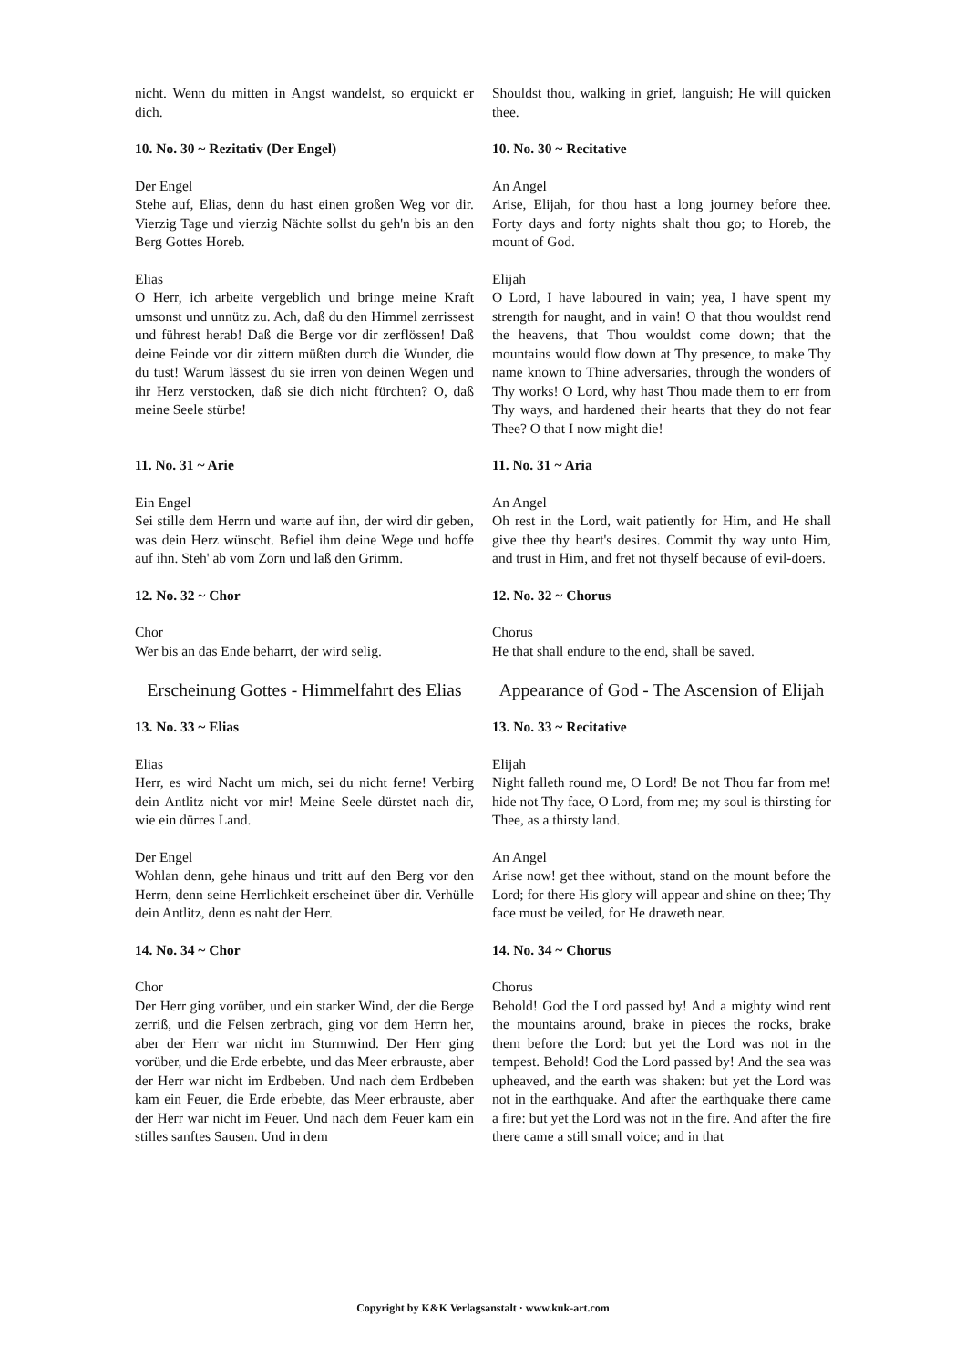nicht. Wenn du mitten in Angst wandelst, so erquickt er dich.
Shouldst thou, walking in grief, languish; He will quicken thee.
10. No. 30 ~ Rezitativ (Der Engel) 10. No. 30 ~ Recitative
Der Engel
Stehe auf, Elias, denn du hast einen großen Weg vor dir. Vierzig Tage und vierzig Nächte sollst du geh'n bis an den Berg Gottes Horeb.
An Angel
Arise, Elijah, for thou hast a long journey before thee. Forty days and forty nights shalt thou go; to Horeb, the mount of God.
Elias
O Herr, ich arbeite vergeblich und bringe meine Kraft umsonst und unnütz zu. Ach, daß du den Himmel zerrissest und führest herab! Daß die Berge vor dir zerflössen! Daß deine Feinde vor dir zittern müßten durch die Wunder, die du tust! Warum lässest du sie irren von deinen Wegen und ihr Herz verstocken, daß sie dich nicht fürchten? O, daß meine Seele stürbe!
Elijah
O Lord, I have laboured in vain; yea, I have spent my strength for naught, and in vain! O that thou wouldst rend the heavens, that Thou wouldst come down; that the mountains would flow down at Thy presence, to make Thy name known to Thine adversaries, through the wonders of Thy works! O Lord, why hast Thou made them to err from Thy ways, and hardened their hearts that they do not fear Thee? O that I now might die!
11. No. 31 ~ Arie 11. No. 31 ~ Aria
Ein Engel
Sei stille dem Herrn und warte auf ihn, der wird dir geben, was dein Herz wünscht. Befiel ihm deine Wege und hoffe auf ihn. Steh' ab vom Zorn und laß den Grimm.
An Angel
Oh rest in the Lord, wait patiently for Him, and He shall give thee thy heart's desires. Commit thy way unto Him, and trust in Him, and fret not thyself because of evil-doers.
12. No. 32 ~ Chor 12. No. 32 ~ Chorus
Chor
Wer bis an das Ende beharrt, der wird selig.
Chorus
He that shall endure to the end, shall be saved.
Erscheinung Gottes - Himmelfahrt des Elias
Appearance of God - The Ascension of Elijah
13. No. 33 ~ Elias 13. No. 33 ~ Recitative
Elias
Herr, es wird Nacht um mich, sei du nicht ferne! Verbirg dein Antlitz nicht vor mir! Meine Seele dürstet nach dir, wie ein dürres Land.
Elijah
Night falleth round me, O Lord! Be not Thou far from me! hide not Thy face, O Lord, from me; my soul is thirsting for Thee, as a thirsty land.
Der Engel
Wohlan denn, gehe hinaus und tritt auf den Berg vor den Herrn, denn seine Herrlichkeit erscheinet über dir. Verhülle dein Antlitz, denn es naht der Herr.
An Angel
Arise now! get thee without, stand on the mount before the Lord; for there His glory will appear and shine on thee; Thy face must be veiled, for He draweth near.
14. No. 34 ~ Chor 14. No. 34 ~ Chorus
Chor
Der Herr ging vorüber, und ein starker Wind, der die Berge zerriß, und die Felsen zerbrach, ging vor dem Herrn her, aber der Herr war nicht im Sturmwind. Der Herr ging vorüber, und die Erde erbebte, und das Meer erbrauste, aber der Herr war nicht im Erdbeben. Und nach dem Erdbeben kam ein Feuer, die Erde erbebte, das Meer erbrauste, aber der Herr war nicht im Feuer. Und nach dem Feuer kam ein stilles sanftes Sausen. Und in dem
Chorus
Behold! God the Lord passed by! And a mighty wind rent the mountains around, brake in pieces the rocks, brake them before the Lord: but yet the Lord was not in the tempest. Behold! God the Lord passed by! And the sea was upheaved, and the earth was shaken: but yet the Lord was not in the earthquake. And after the earthquake there came a fire: but yet the Lord was not in the fire. And after the fire there came a still small voice; and in that
Copyright by K&K Verlagsanstalt · www.kuk-art.com